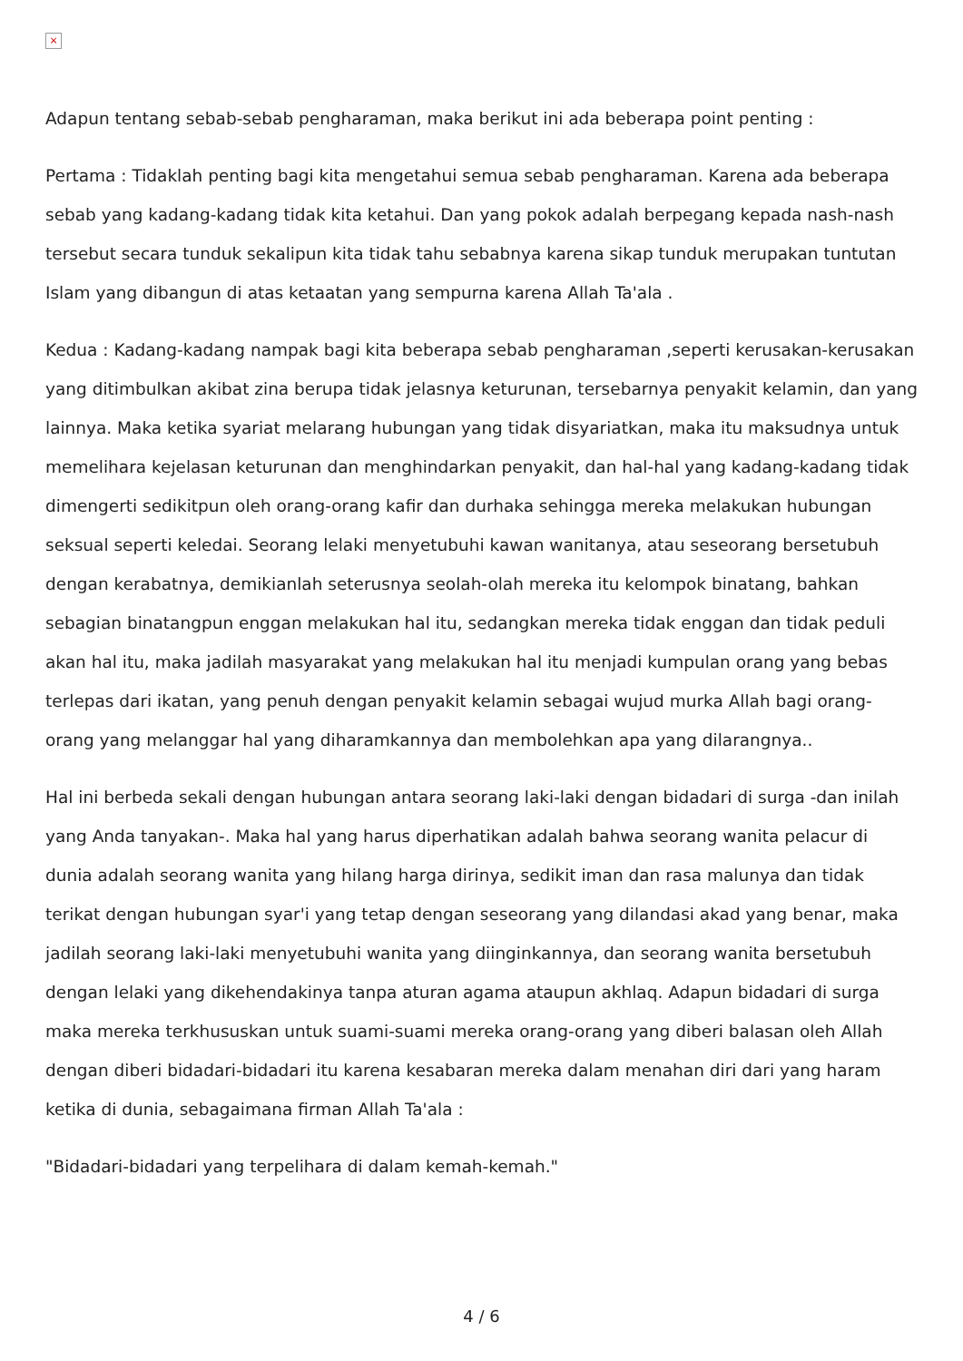×
Adapun tentang sebab-sebab pengharaman, maka berikut ini ada beberapa point penting :
Pertama : Tidaklah penting bagi kita mengetahui semua sebab pengharaman. Karena ada beberapa sebab yang kadang-kadang tidak kita ketahui. Dan yang pokok adalah berpegang kepada nash-nash tersebut secara tunduk sekalipun kita tidak tahu sebabnya karena sikap tunduk merupakan tuntutan Islam yang dibangun di atas ketaatan yang sempurna karena Allah Ta'ala .
Kedua : Kadang-kadang nampak bagi kita beberapa sebab pengharaman ,seperti kerusakan-kerusakan yang ditimbulkan akibat zina berupa tidak jelasnya keturunan, tersebarnya penyakit kelamin, dan yang lainnya. Maka ketika syariat melarang hubungan yang tidak disyariatkan, maka itu maksudnya untuk memelihara kejelasan keturunan dan menghindarkan penyakit, dan hal-hal yang kadang-kadang tidak dimengerti sedikitpun oleh orang-orang kafir dan durhaka sehingga mereka melakukan hubungan seksual seperti keledai. Seorang lelaki menyetubuhi kawan wanitanya, atau seseorang bersetubuh dengan kerabatnya, demikianlah seterusnya seolah-olah mereka itu kelompok binatang, bahkan sebagian binatangpun enggan melakukan hal itu, sedangkan mereka tidak enggan dan tidak peduli akan hal itu, maka jadilah masyarakat yang melakukan hal itu menjadi kumpulan orang yang bebas terlepas dari ikatan, yang penuh dengan penyakit kelamin sebagai wujud murka Allah bagi orang-orang yang melanggar hal yang diharamkannya dan membolehkan apa yang dilarangnya..
Hal ini berbeda sekali dengan hubungan antara seorang laki-laki dengan bidadari di surga -dan inilah yang Anda tanyakan-. Maka hal yang harus diperhatikan adalah bahwa seorang wanita pelacur di dunia adalah seorang wanita yang hilang harga dirinya, sedikit iman dan rasa malunya dan tidak terikat dengan hubungan syar'i yang tetap dengan seseorang yang dilandasi akad yang benar, maka jadilah seorang laki-laki menyetubuhi wanita yang diinginkannya, dan seorang wanita bersetubuh dengan lelaki yang dikehendakinya tanpa aturan agama ataupun akhlaq. Adapun bidadari di surga maka mereka terkhususkan untuk suami-suami mereka orang-orang yang diberi balasan oleh Allah dengan diberi bidadari-bidadari itu karena kesabaran mereka dalam menahan diri dari yang haram ketika di dunia, sebagaimana firman Allah Ta'ala :
"Bidadari-bidadari yang terpelihara di dalam kemah-kemah."
4 / 6